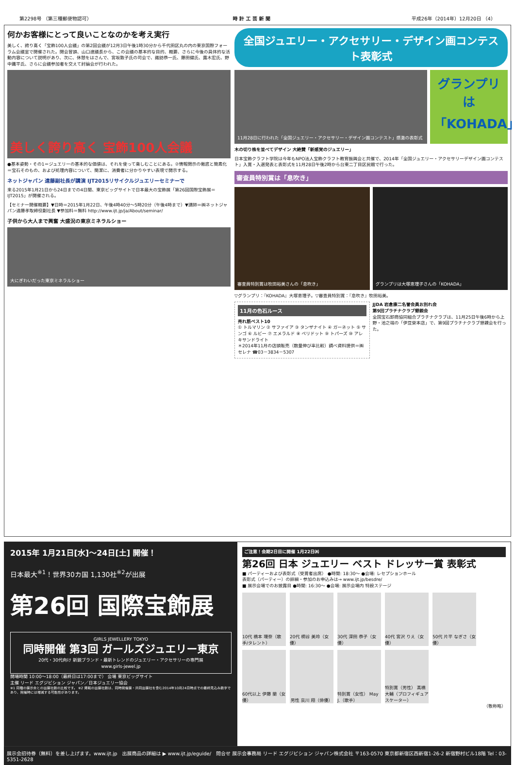第2298号 （第三種郵便物認可） 時 計 工 芸 新 聞 平成26年（2014年）12月20日 （4）
何かお客様にとって良いことなのかを考え実行
美しく、誇り高く「宝飾100人会議」の第2回会議が12月3日午後1時30分から千代田区丸の内の東京国際フォーラム会議室で開催された。開会冒頭、山口遼議長から、この会議の基本的な目的、概要、さらに今後の具体的な活動内容について説明があり、次に、休憩をはさんで、宮坂敦子氏の司会で、諏訪恭一氏、藤田健氏、露木宏氏、野中鐵平氏、さらに会議参加者を交えて討論会が行われた。
美しく誇り高く 宝飾100人会議
●基本姿勢・その1＝ジュエリーの基本的な価値は、それを使って楽しむことにある。②情報開示の徹底と簡素化＝宝石そのもの、および処理内容について、簡潔に、消費者に分かりやすい表現で開示する。
ネットジャパン 遠藤副社長が講演 IJT2015リサイクルジュエリーセミナーで
来る2015年1月21日から24日までの4日間、東京ビッグサイトで日本最大の宝飾展「第26回国際宝飾展＝IJT2015」が開催される。
【セミナー開催概要】▼日時＝2015年1月22日、午後4時40分～5時20分（午後4時まで）▼講師＝㈱ネットジャパン遠藤孝取締役副社長 ▼参加料＝無料 http://www.ijt.jp/ja/About/seminar/
子供から大人まで興奮 大盛況の東京ミネラルショー
大にぎわいだった東京ミネラルショー
全国ジュエリー・アクセサリー・デザイン画コンテスト表彰式
11月28日に行われた「全国ジュエリー・アクセサリー・デザイン画コンテスト」感激の表彰式
グランプリは「KOHADA」
木の切り株を並べてデザイン 大絶賛「新感覚のジュエリー」
日本宝飾クラフト学院は今年もNPO法人宝飾クラフト教育振興会と共催で、2014年「全国ジュエリー・アクセサリーデザイン画コンテスト」入賞・入選発表と表彰式を11月28日午後2時から台東二丁目区民館で行った。
審査員特別賞は「息吹き」
審査員特別賞は牧田裕美さんの「息吹き」
グランプリは大塚恵理子さんの「KOHADA」
▽グランプリ：『KOHADA』大塚恵理子。▽審査員特別賞：『息吹き』牧田裕美。
11月の色石ルース
売れ筋ベスト10
① トルマリン ② サファイア ③ タンザナイト ④ ガーネット ⑤ サンゴ ⑥ ルビー ⑦ エメラルド ⑧ ペリドット ⑨ トパーズ ⑩ アレキサンドライト
＊2014年11月の店頭販売（数量伸び率比較）調べ資料提供＝㈱セレナ ☎03－3834－5307
JJDA 岩倉康二名誉会員お別れ会
第9回プラチナクラブ懇親会
全国宝石卸商協同組合プラチナクラブは、11月25日午後6時から上野・池之端の「伊豆榮本店」で、第9回プラチナクラブ懇親会を行った。
2015年 1月21日[水]～24日[土] 開催！
日本最大<sup>※1</sup>！世界30カ国 1,130社<sup>※2</sup>が出展
第26回 国際宝飾展
GIRLS JEWELLERY TOKYO
同時開催 第3回 ガールズジュエリー東京
20代・30代向け 新鋭ブランド・最新トレンドのジュエリー・アクセサリーの専門展
www.girls-jewel.jp
開場時間 10:00～18:00（最終日は17:00まで） 会場 東京ビッグサイト
主催 リード エグジビション ジャパン／日本ジュエリー協会
※1 同種の展示会との出展社数の比較です。 ※2 掲載の出展社数は、同時開催展・共同出展社を含む2014年10月24日時点での最終見込み数字であり、開催時には増減する可能性があります。
ご注意！会期2日目に開催 1月22日㈭
第26回 日本 ジュエリー ベスト ドレッサー賞 表彰式
■ パーティーおよび表彰式（受賞者出席） ●時間: 18:30～ ●会場: レセプションホール
表彰式（パーティー）の詳細・参加のお申込みは→ www.ijt.jp/besdre/
■ 展示会場でのお披露目 ●時間: 16:30～ ●会場: 展示会場内 特設ステージ
10代 橋本 環奈（歌手/タレント）
20代 桐谷 美玲（女優）
30代 深田 恭子（女優）
40代 宮沢 りえ（女優）
50代 片平 なぎさ（女優）
60代以上 伊藤 蘭（女優）
男性 哀川 翔（俳優）
特別賞（女性） May J.（歌手）
特別賞（男性） 髙橋 大輔（プロフィギュアスケーター）
（敬称略）
展示会招待券（無料）を差し上げます。www.ijt.jp　出展商品の詳細は ▶ www.ijt.jp/eguide/　問合せ 展示会事務局 リード エグジビション ジャパン株式会社 〒163-0570 東京都新宿区西新宿1-26-2 新宿野村ビル18階 Tel：03-5351-2628